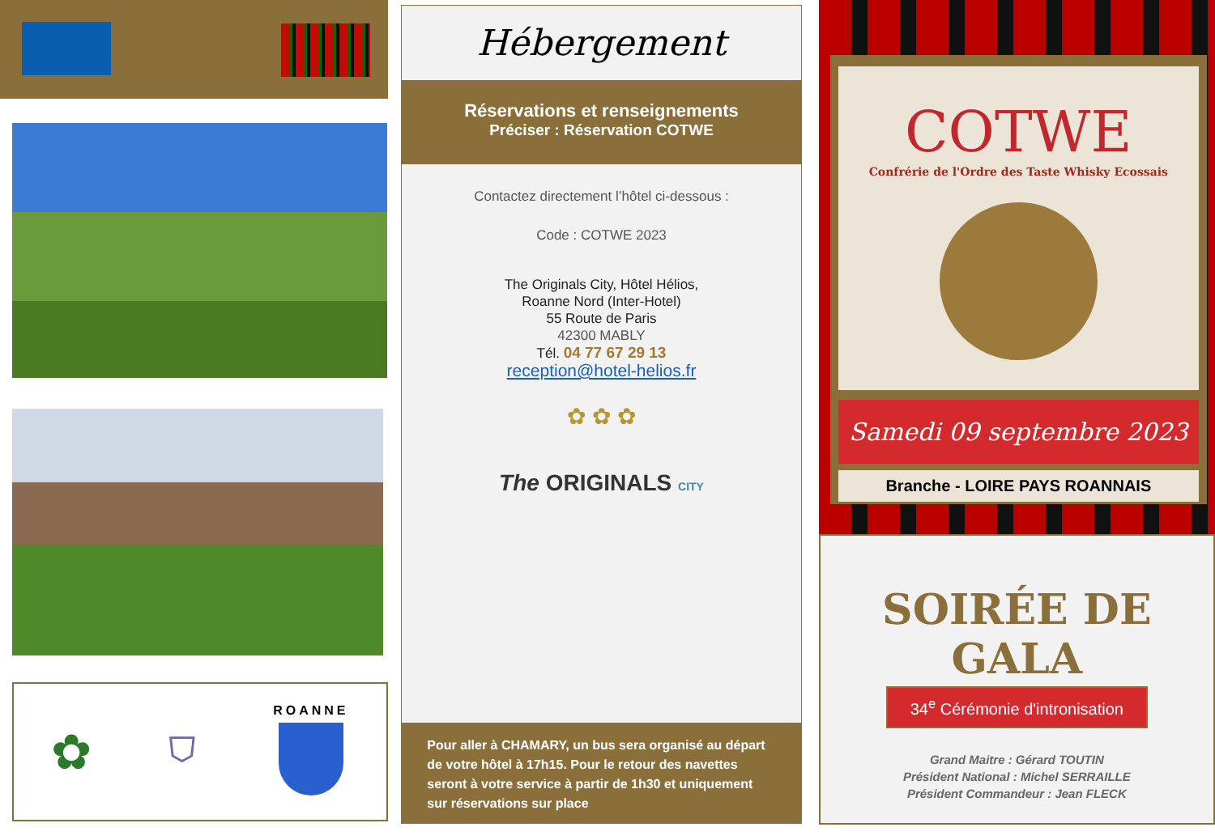✿ ⛉
ROANNE
Hébergement
Réservations et renseignements
Préciser : Réservation COTWE
Contactez directement l’hôtel ci-dessous :
Code : COTWE 2023
The Originals City, Hôtel Hélios,
Roanne Nord (Inter-Hotel)
55 Route de Paris
42300 MABLY
Tél. 04 77 67 29 13
reception@hotel-helios.fr
✿ ✿ ✿
The ORIGINALS CITY
Pour aller à CHAMARY, un bus sera organisé au départ de votre hôtel à 17h15. Pour le retour des navettes seront à votre service à partir de 1h30 et uniquement sur réservations sur place
COTWE
Confrérie de l'Ordre des Taste Whisky Ecossais
Samedi 09 septembre 2023
Branche - LOIRE PAYS ROANNAIS
SOIRÉE DE GALA
34<sup>e</sup> Cérémonie d'intronisation
Grand Maitre : Gérard TOUTIN
Président National : Michel SERRAILLE
Président Commandeur : Jean FLECK